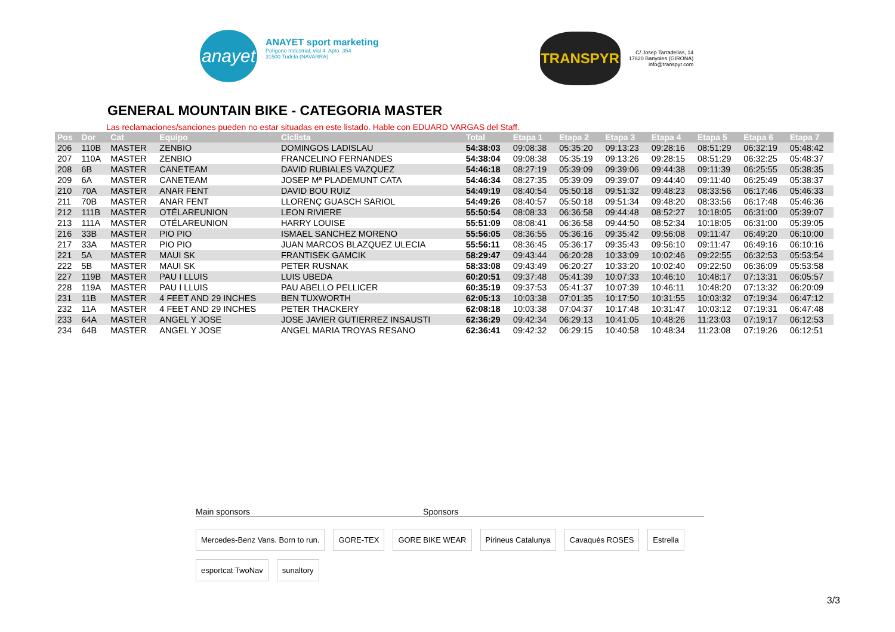anayet
ANAYET sport marketing
Polígono Industrial, vial 4. Apto. 354
31500 Tudela (NAVARRA)
TRANSPYR
C/ Josep Tarradellas, 14
17820 Banyoles (GIRONA)
info@transpyr.com
GENERAL MOUNTAIN BIKE - CATEGORIA MASTER
Las reclamaciones/sanciones pueden no estar situadas en este listado. Hable con EDUARD VARGAS del Staff.
| Pos | Dor | Cat | Equipo | Ciclista | Total | Etapa 1 | Etapa 2 | Etapa 3 | Etapa 4 | Etapa 5 | Etapa 6 | Etapa 7 |
| --- | --- | --- | --- | --- | --- | --- | --- | --- | --- | --- | --- | --- |
| 206 | 110B | MASTER | ZENBIO | DOMINGOS LADISLAU | 54:38:03 | 09:08:38 | 05:35:20 | 09:13:23 | 09:28:16 | 08:51:29 | 06:32:19 | 05:48:42 |
| 207 | 110A | MASTER | ZENBIO | FRANCELINO FERNANDES | 54:38:04 | 09:08:38 | 05:35:19 | 09:13:26 | 09:28:15 | 08:51:29 | 06:32:25 | 05:48:37 |
| 208 | 6B | MASTER | CANETEAM | DAVID RUBIALES VAZQUEZ | 54:46:18 | 08:27:19 | 05:39:09 | 09:39:06 | 09:44:38 | 09:11:39 | 06:25:55 | 05:38:35 |
| 209 | 6A | MASTER | CANETEAM | JOSEP Mª PLADEMUNT CATA | 54:46:34 | 08:27:35 | 05:39:09 | 09:39:07 | 09:44:40 | 09:11:40 | 06:25:49 | 05:38:37 |
| 210 | 70A | MASTER | ANAR FENT | DAVID BOU RUIZ | 54:49:19 | 08:40:54 | 05:50:18 | 09:51:32 | 09:48:23 | 08:33:56 | 06:17:46 | 05:46:33 |
| 211 | 70B | MASTER | ANAR FENT | LLORENÇ GUASCH SARIOL | 54:49:26 | 08:40:57 | 05:50:18 | 09:51:34 | 09:48:20 | 08:33:56 | 06:17:48 | 05:46:36 |
| 212 | 111B | MASTER | OTÉLAREUNION | LEON RIVIERE | 55:50:54 | 08:08:33 | 06:36:58 | 09:44:48 | 08:52:27 | 10:18:05 | 06:31:00 | 05:39:07 |
| 213 | 111A | MASTER | OTÉLAREUNION | HARRY LOUISE | 55:51:09 | 08:08:41 | 06:36:58 | 09:44:50 | 08:52:34 | 10:18:05 | 06:31:00 | 05:39:05 |
| 216 | 33B | MASTER | PIO PIO | ISMAEL SANCHEZ MORENO | 55:56:05 | 08:36:55 | 05:36:16 | 09:35:42 | 09:56:08 | 09:11:47 | 06:49:20 | 06:10:00 |
| 217 | 33A | MASTER | PIO PIO | JUAN MARCOS BLAZQUEZ ULECIA | 55:56:11 | 08:36:45 | 05:36:17 | 09:35:43 | 09:56:10 | 09:11:47 | 06:49:16 | 06:10:16 |
| 221 | 5A | MASTER | MAUI SK | FRANTISEK GAMCIK | 58:29:47 | 09:43:44 | 06:20:28 | 10:33:09 | 10:02:46 | 09:22:55 | 06:32:53 | 05:53:54 |
| 222 | 5B | MASTER | MAUI SK | PETER RUSNAK | 58:33:08 | 09:43:49 | 06:20:27 | 10:33:20 | 10:02:40 | 09:22:50 | 06:36:09 | 05:53:58 |
| 227 | 119B | MASTER | PAU I LLUIS | LUIS UBEDA | 60:20:51 | 09:37:48 | 05:41:39 | 10:07:33 | 10:46:10 | 10:48:17 | 07:13:31 | 06:05:57 |
| 228 | 119A | MASTER | PAU I LLUIS | PAU ABELLO PELLICER | 60:35:19 | 09:37:53 | 05:41:37 | 10:07:39 | 10:46:11 | 10:48:20 | 07:13:32 | 06:20:09 |
| 231 | 11B | MASTER | 4 FEET AND 29 INCHES | BEN TUXWORTH | 62:05:13 | 10:03:38 | 07:01:35 | 10:17:50 | 10:31:55 | 10:03:32 | 07:19:34 | 06:47:12 |
| 232 | 11A | MASTER | 4 FEET AND 29 INCHES | PETER THACKERY | 62:08:18 | 10:03:38 | 07:04:37 | 10:17:48 | 10:31:47 | 10:03:12 | 07:19:31 | 06:47:48 |
| 233 | 64A | MASTER | ANGEL Y JOSE | JOSE JAVIER GUTIERREZ INSAUSTI | 62:36:29 | 09:42:34 | 06:29:13 | 10:41:05 | 10:48:26 | 11:23:03 | 07:19:17 | 06:12:53 |
| 234 | 64B | MASTER | ANGEL Y JOSE | ANGEL MARIA TROYAS RESANO | 62:36:41 | 09:42:32 | 06:29:15 | 10:40:58 | 10:48:34 | 11:23:08 | 07:19:26 | 06:12:51 |
Main sponsors Sponsors
Mercedes-Benz Vans. Born to run. GORE-TEX GORE BIKE WEAR Pirineus Catalunya Cavaquès ROSES Estrella esportcat TwoNav sunaltory
3/3